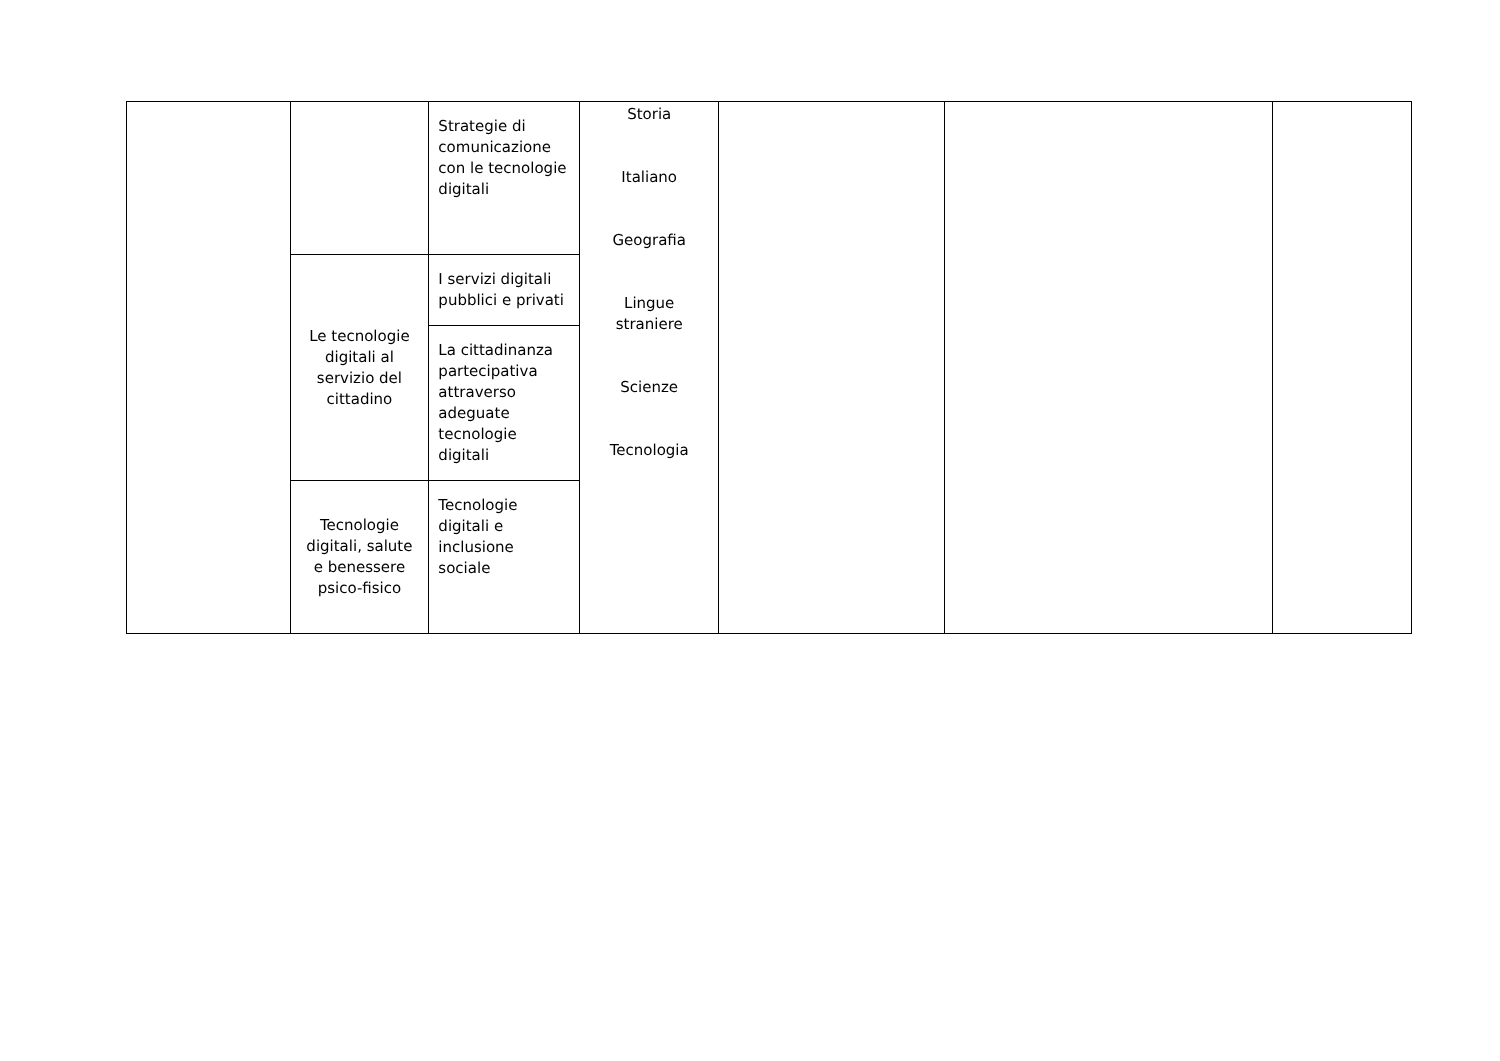| | | Strategie di comunicazione con le tecnologie digitali | Storia Italiano Geografia Lingue straniere Scienze Tecnologia | | | |
| | Le tecnologie digitali al servizio del cittadino | I servizi digitali pubblici e privati | | | | |
| | | La cittadinanza partecipativa attraverso adeguate tecnologie digitali | | | | |
| | Tecnologie digitali, salute e benessere psico-fisico | Tecnologie digitali e inclusione sociale | | | | |